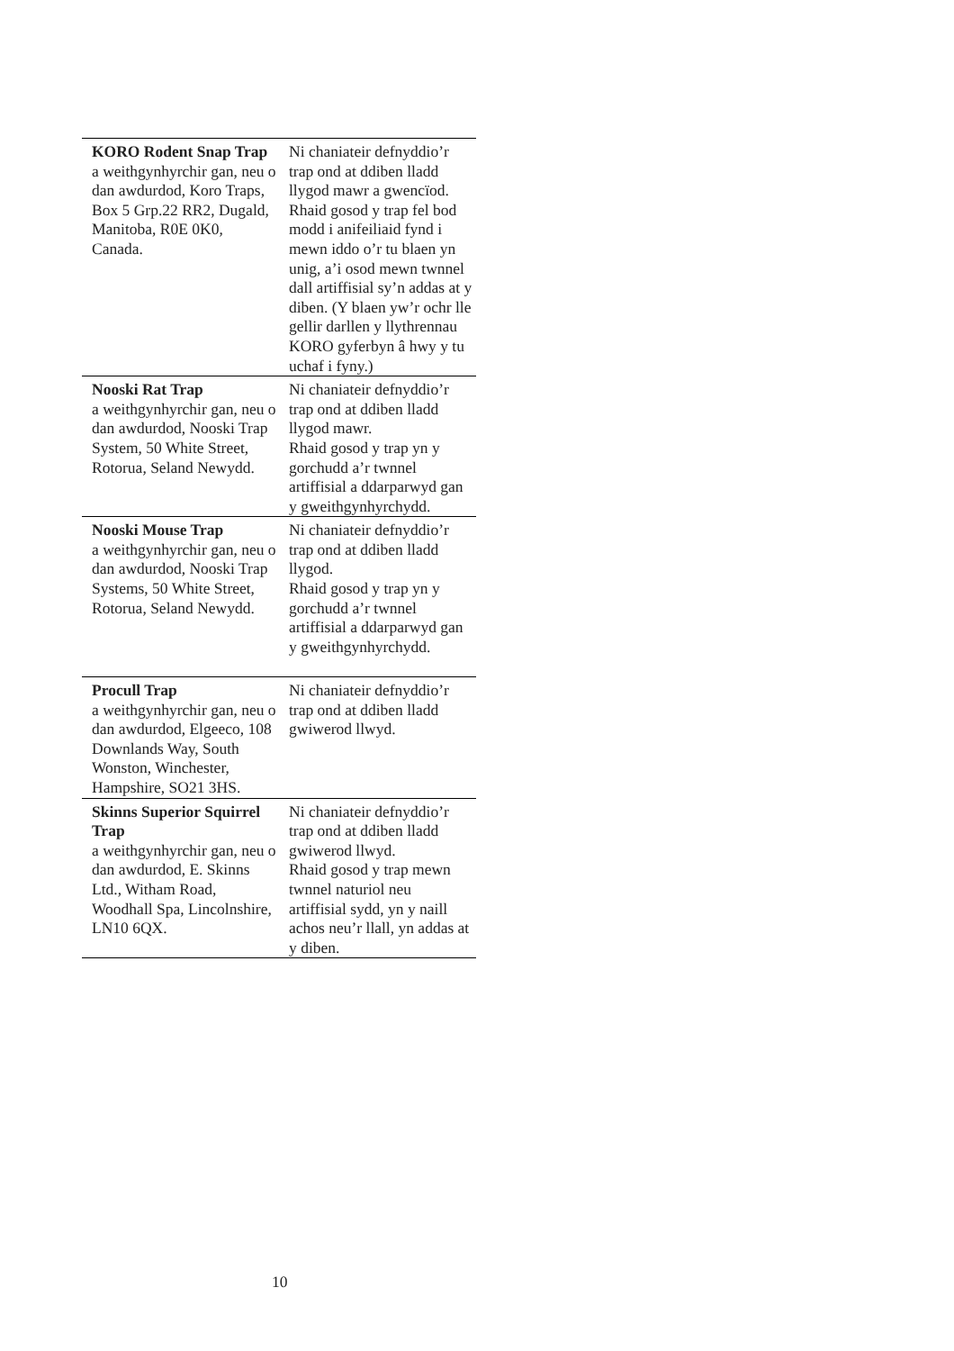| KORO Rodent Snap Trap a weithgynhyrchir gan, neu o dan awdurdod, Koro Traps, Box 5 Grp.22 RR2, Dugald, Manitoba, R0E 0K0, Canada. | Ni chaniateir defnyddio’r trap ond at ddiben lladd llygod mawr a gwencïod. Rhaid gosod y trap fel bod modd i anifeiliaid fynd i mewn iddo o’r tu blaen yn unig, a’i osod mewn twnnel dall artiffisial sy’n addas at y diben. (Y blaen yw’r ochr lle gellir darllen y llythrennau KORO gyferbyn â hwy y tu uchaf i fyny.) |
| Nooski Rat Trap a weithgynhyrchir gan, neu o dan awdurdod, Nooski Trap System, 50 White Street, Rotorua, Seland Newydd. | Ni chaniateir defnyddio’r trap ond at ddiben lladd llygod mawr. Rhaid gosod y trap yn y gorchudd a’r twnnel artiffisial a ddarparwyd gan y gweithgynhyrchydd. |
| Nooski Mouse Trap a weithgynhyrchir gan, neu o dan awdurdod, Nooski Trap Systems, 50 White Street, Rotorua, Seland Newydd. | Ni chaniateir defnyddio’r trap ond at ddiben lladd llygod. Rhaid gosod y trap yn y gorchudd a’r twnnel artiffisial a ddarparwyd gan y gweithgynhyrchydd. |
| Procull Trap a weithgynhyrchir gan, neu o dan awdurdod, Elgeeco, 108 Downlands Way, South Wonston, Winchester, Hampshire, SO21 3HS. | Ni chaniateir defnyddio’r trap ond at ddiben lladd gwiwerod llwyd. |
| Skinns Superior Squirrel Trap a weithgynhyrchir gan, neu o dan awdurdod, E. Skinns Ltd., Witham Road, Woodhall Spa, Lincolnshire, LN10 6QX. | Ni chaniateir defnyddio’r trap ond at ddiben lladd gwiwerod llwyd. Rhaid gosod y trap mewn twnnel naturiol neu artiffisial sydd, yn y naill achos neu’r llall, yn addas at y diben. |
10